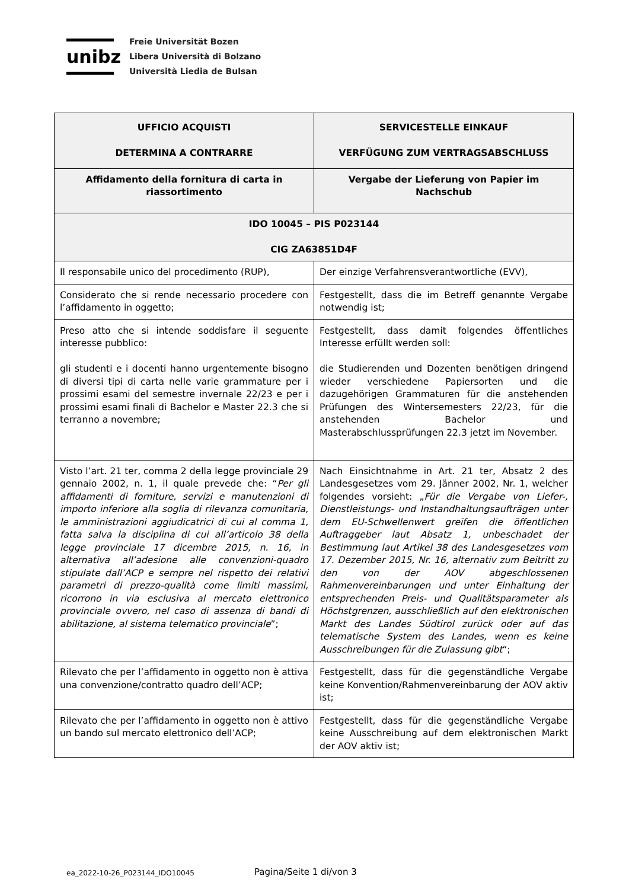unibz
Freie Universität Bozen
Libera Università di Bolzano
Università Liedia de Bulsan
| UFFICIO ACQUISTI DETERMINA A CONTRARRE | SERVICESTELLE EINKAUF VERFÜGUNG ZUM VERTRAGSABSCHLUSS |
| --- | --- |
| Affidamento della fornitura di carta in riassortimento | Vergabe der Lieferung von Papier im Nachschub |
| IDO 10045 – PIS P023144 CIG ZA63851D4F | |
| Il responsabile unico del procedimento (RUP), | Der einzige Verfahrensverantwortliche (EVV), |
| Considerato che si rende necessario procedere con l’affidamento in oggetto; | Festgestellt, dass die im Betreff genannte Vergabe notwendig ist; |
| Preso atto che si intende soddisfare il seguente interesse pubblico: gli studenti e i docenti hanno urgentemente bisogno di diversi tipi di carta nelle varie grammature per i prossimi esami del semestre invernale 22/23 e per i prossimi esami finali di Bachelor e Master 22.3 che si terranno a novembre; | Festgestellt, dass damit folgendes öffentliches Interesse erfüllt werden soll: die Studierenden und Dozenten benötigen dringend wieder verschiedene Papiersorten und die dazugehörigen Grammaturen für die anstehenden Prüfungen des Wintersemesters 22/23, für die anstehenden Bachelor und Masterabschlussprüfungen 22.3 jetzt im November. |
| Visto l’art. 21 ter, comma 2 della legge provinciale 29 gennaio 2002, n. 1, il quale prevede che: “ Per gli affidamenti di forniture, servizi e manutenzioni di importo inferiore alla soglia di rilevanza comunitaria, le amministrazioni aggiudicatrici di cui al comma 1, fatta salva la disciplina di cui all’articolo 38 della legge provinciale 17 dicembre 2015, n. 16, in alternativa all’adesione alle convenzioni-quadro stipulate dall’ACP e sempre nel rispetto dei relativi parametri di prezzo-qualità come limiti massimi, ricorrono in via esclusiva al mercato elettronico provinciale ovvero, nel caso di assenza di bandi di abilitazione, al sistema telematico provinciale ”; | Nach Einsichtnahme in Art. 21 ter, Absatz 2 des Landesgesetzes vom 29. Jänner 2002, Nr. 1, welcher folgendes vorsieht: „ Für die Vergabe von Liefer-, Dienstleistungs- und Instandhaltungsaufträgen unter dem EU-Schwellenwert greifen die öffentlichen Auftraggeber laut Absatz 1, unbeschadet der Bestimmung laut Artikel 38 des Landesgesetzes vom 17. Dezember 2015, Nr. 16, alternativ zum Beitritt zu den von der AOV abgeschlossenen Rahmenvereinbarungen und unter Einhaltung der entsprechenden Preis- und Qualitätsparameter als Höchstgrenzen, ausschließlich auf den elektronischen Markt des Landes Südtirol zurück oder auf das telematische System des Landes, wenn es keine Ausschreibungen für die Zulassung gibt “; |
| Rilevato che per l’affidamento in oggetto non è attiva una convenzione/contratto quadro dell’ACP; | Festgestellt, dass für die gegenständliche Vergabe keine Konvention/Rahmenvereinbarung der AOV aktiv ist; |
| Rilevato che per l’affidamento in oggetto non è attivo un bando sul mercato elettronico dell’ACP; | Festgestellt, dass für die gegenständliche Vergabe keine Ausschreibung auf dem elektronischen Markt der AOV aktiv ist; |
ea_2022-10-26_P023144_IDO10045 Pagina/Seite 1 di/von 3